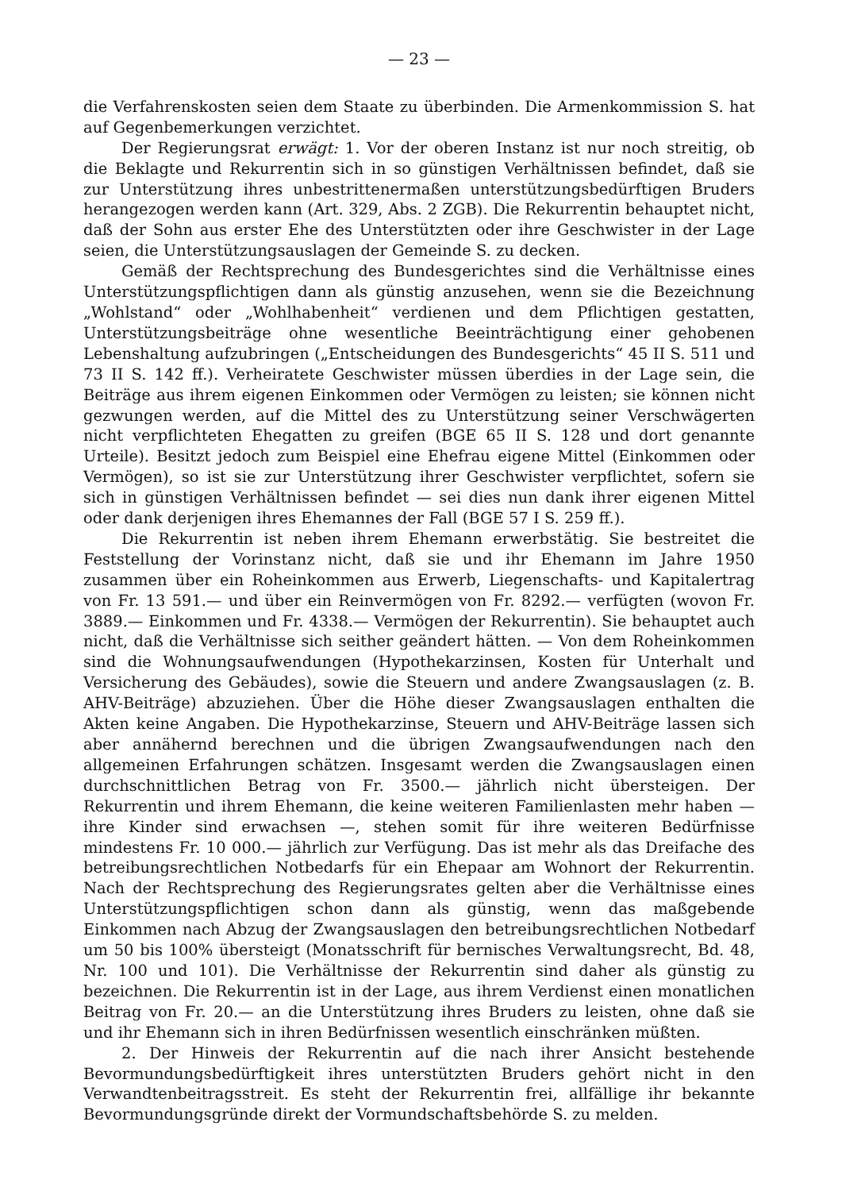— 23 —
die Verfahrenskosten seien dem Staate zu überbinden. Die Armenkommission S. hat auf Gegenbemerkungen verzichtet.
Der Regierungsrat erwägt: 1. Vor der oberen Instanz ist nur noch streitig, ob die Beklagte und Rekurrentin sich in so günstigen Verhältnissen befindet, daß sie zur Unterstützung ihres unbestrittenermaßen unterstützungsbedürftigen Bruders herangezogen werden kann (Art. 329, Abs. 2 ZGB). Die Rekurrentin behauptet nicht, daß der Sohn aus erster Ehe des Unterstützten oder ihre Geschwister in der Lage seien, die Unterstützungsauslagen der Gemeinde S. zu decken.
Gemäß der Rechtsprechung des Bundesgerichtes sind die Verhältnisse eines Unterstützungspflichtigen dann als günstig anzusehen, wenn sie die Bezeichnung „Wohlstand“ oder „Wohlhabenheit“ verdienen und dem Pflichtigen gestatten, Unterstützungsbeiträge ohne wesentliche Beeinträchtigung einer gehobenen Lebenshaltung aufzubringen („Entscheidungen des Bundesgerichts“ 45 II S. 511 und 73 II S. 142 ff.). Verheiratete Geschwister müssen überdies in der Lage sein, die Beiträge aus ihrem eigenen Einkommen oder Vermögen zu leisten; sie können nicht gezwungen werden, auf die Mittel des zu Unterstützung seiner Verschwägerten nicht verpflichteten Ehegatten zu greifen (BGE 65 II S. 128 und dort genannte Urteile). Besitzt jedoch zum Beispiel eine Ehefrau eigene Mittel (Einkommen oder Vermögen), so ist sie zur Unterstützung ihrer Geschwister verpflichtet, sofern sie sich in günstigen Verhältnissen befindet — sei dies nun dank ihrer eigenen Mittel oder dank derjenigen ihres Ehemannes der Fall (BGE 57 I S. 259 ff.).
Die Rekurrentin ist neben ihrem Ehemann erwerbstätig. Sie bestreitet die Feststellung der Vorinstanz nicht, daß sie und ihr Ehemann im Jahre 1950 zusammen über ein Roheinkommen aus Erwerb, Liegenschafts- und Kapitalertrag von Fr. 13 591.— und über ein Reinvermögen von Fr. 8292.— verfügten (wovon Fr. 3889.— Einkommen und Fr. 4338.— Vermögen der Rekurrentin). Sie behauptet auch nicht, daß die Verhältnisse sich seither geändert hätten. — Von dem Roheinkommen sind die Wohnungsaufwendungen (Hypothekarzinsen, Kosten für Unterhalt und Versicherung des Gebäudes), sowie die Steuern und andere Zwangsauslagen (z. B. AHV-Beiträge) abzuziehen. Über die Höhe dieser Zwangsauslagen enthalten die Akten keine Angaben. Die Hypothekarzinse, Steuern und AHV-Beiträge lassen sich aber annähernd berechnen und die übrigen Zwangsaufwendungen nach den allgemeinen Erfahrungen schätzen. Insgesamt werden die Zwangsauslagen einen durchschnittlichen Betrag von Fr. 3500.— jährlich nicht übersteigen. Der Rekurrentin und ihrem Ehemann, die keine weiteren Familienlasten mehr haben — ihre Kinder sind erwachsen —, stehen somit für ihre weiteren Bedürfnisse mindestens Fr. 10 000.— jährlich zur Verfügung. Das ist mehr als das Dreifache des betreibungsrechtlichen Notbedarfs für ein Ehepaar am Wohnort der Rekurrentin. Nach der Rechtsprechung des Regierungsrates gelten aber die Verhältnisse eines Unterstützungspflichtigen schon dann als günstig, wenn das maßgebende Einkommen nach Abzug der Zwangsauslagen den betreibungsrechtlichen Notbedarf um 50 bis 100% übersteigt (Monatsschrift für bernisches Verwaltungsrecht, Bd. 48, Nr. 100 und 101). Die Verhältnisse der Rekurrentin sind daher als günstig zu bezeichnen. Die Rekurrentin ist in der Lage, aus ihrem Verdienst einen monatlichen Beitrag von Fr. 20.— an die Unterstützung ihres Bruders zu leisten, ohne daß sie und ihr Ehemann sich in ihren Bedürfnissen wesentlich einschränken müßten.
2. Der Hinweis der Rekurrentin auf die nach ihrer Ansicht bestehende Bevormundungsbedürftigkeit ihres unterstützten Bruders gehört nicht in den Verwandtenbeitragsstreit. Es steht der Rekurrentin frei, allfällige ihr bekannte Bevormundungsgründe direkt der Vormundschaftsbehörde S. zu melden.